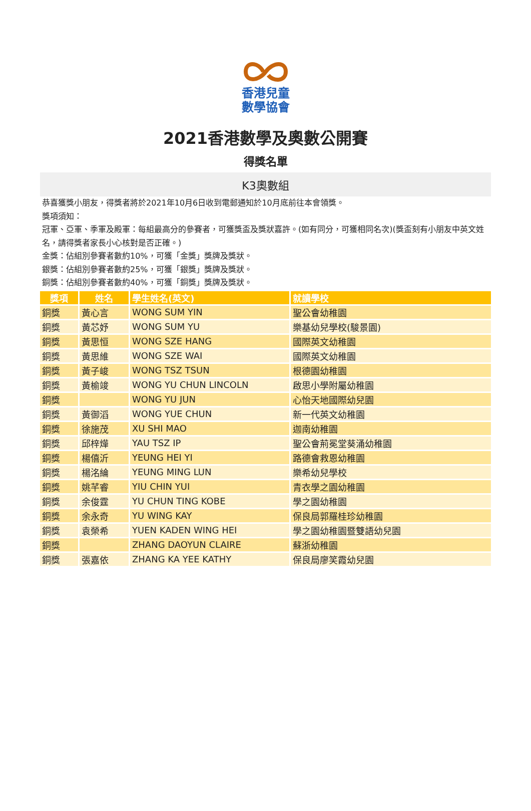香港兒童
數學協會
2021香港數學及奧數公開賽
得獎名單
K3奧數組
恭喜獲獎小朋友，得獎者將於2021年10月6日收到電郵通知於10月底前往本會領獎。
獎項須知：
冠軍、亞軍、季軍及殿軍：每組最高分的參賽者，可獲獎盃及獎狀嘉許。(如有同分，可獲相同名次)(獎盃刻有小朋友中英文姓名，請得獎者家長小心核對是否正確。)
金獎：佔組別參賽者數約10%，可獲「金獎」獎牌及獎狀。
銀獎：佔組別參賽者數約25%，可獲「銀獎」獎牌及獎狀。
銅獎：佔組別參賽者數約40%，可獲「銅獎」獎牌及獎狀。
| 獎項 | 姓名 | 學生姓名(英文) | 就讀學校 |
| --- | --- | --- | --- |
| 銅獎 | 黃心言 | WONG SUM YIN | 聖公會幼稚園 |
| 銅獎 | 黃芯妤 | WONG SUM YU | 樂基幼兒學校(駿景園) |
| 銅獎 | 黃思恒 | WONG SZE HANG | 國際英文幼稚園 |
| 銅獎 | 黃思維 | WONG SZE WAI | 國際英文幼稚園 |
| 銅獎 | 黃子峻 | WONG TSZ TSUN | 根德園幼稚園 |
| 銅獎 | 黃榆竣 | WONG YU CHUN LINCOLN | 啟思小學附屬幼稚園 |
| 銅獎 | | WONG YU JUN | 心怡天地國際幼兒園 |
| 銅獎 | 黃御滔 | WONG YUE CHUN | 新一代英文幼稚園 |
| 銅獎 | 徐施茂 | XU SHI MAO | 迦南幼稚園 |
| 銅獎 | 邱梓燁 | YAU TSZ IP | 聖公會荊冕堂葵涌幼稚園 |
| 銅獎 | 楊僖沂 | YEUNG HEI YI | 路德會救恩幼稚園 |
| 銅獎 | 楊洺綸 | YEUNG MING LUN | 樂希幼兒學校 |
| 銅獎 | 姚芊睿 | YIU CHIN YUI | 青衣學之園幼稚園 |
| 銅獎 | 余俊霆 | YU CHUN TING KOBE | 學之園幼稚園 |
| 銅獎 | 余永奇 | YU WING KAY | 保良局郭羅桂珍幼稚園 |
| 銅獎 | 袁榮希 | YUEN KADEN WING HEI | 學之園幼稚園暨雙語幼兒園 |
| 銅獎 | | ZHANG DAOYUN CLAIRE | 蘇浙幼稚園 |
| 銅獎 | 張嘉依 | ZHANG KA YEE KATHY | 保良局廖笑霞幼兒園 |